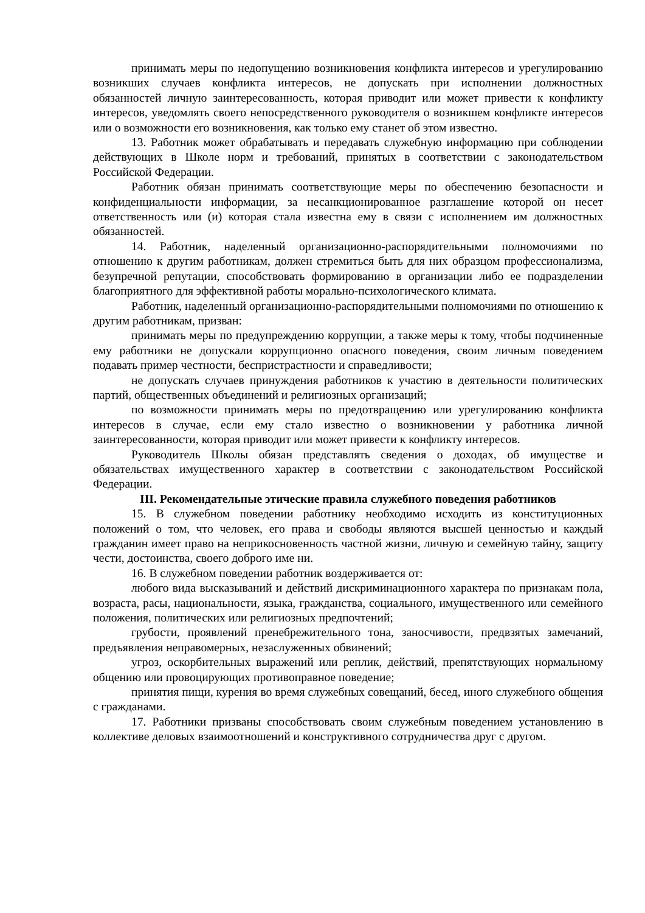принимать меры по недопущению возникновения конфликта интересов и урегулированию возникших случаев конфликта интересов, не допускать при исполнении должностных обязанностей личную заинтересованность, которая приводит или может привести к конфликту интересов, уведомлять своего непосредственного руководителя о возникшем конфликте интересов или о возможности его возникновения, как только ему станет об этом известно.
13. Работник может обрабатывать и передавать служебную информацию при соблюдении действующих в Школе норм и требований, принятых в соответствии с законодательством Российской Федерации.
Работник обязан принимать соответствующие меры по обеспечению безопасности и конфиденциальности информации, за несанкционированное разглашение которой он несет ответственность или (и) которая стала известна ему в связи с исполнением им должностных обязанностей.
14. Работник, наделенный организационно-распорядительными полномочиями по отношению к другим работникам, должен стремиться быть для них образцом профессионализма, безупречной репутации, способствовать формированию в организации либо ее подразделении благоприятного для эффективной работы морально-психологического климата.
Работник, наделенный организационно-распорядительными полномочиями по отношению к другим работникам, призван:
принимать меры по предупреждению коррупции, а также меры к тому, чтобы подчиненные ему работники не допускали коррупционно опасного поведения, своим личным поведением подавать пример честности, беспристрастности и справедливости;
не допускать случаев принуждения работников к участию в деятельности политических партий, общественных объединений и религиозных организаций;
по возможности принимать меры по предотвращению или урегулированию конфликта интересов в случае, если ему стало известно о возникновении у работника личной заинтересованности, которая приводит или может привести к конфликту интересов.
Руководитель Школы обязан представлять сведения о доходах, об имуществе и обязательствах имущественного характер в соответствии с законодательством Российской Федерации.
III. Рекомендательные этические правила служебного поведения работников
15. В служебном поведении работнику необходимо исходить из конституционных положений о том, что человек, его права и свободы являются высшей ценностью и каждый гражданин имеет право на неприкосновенность частной жизни, личную и семейную тайну, защиту чести, достоинства, своего доброго име ни.
16. В служебном поведении работник воздерживается от:
любого вида высказываний и действий дискриминационного характера по признакам пола, возраста, расы, национальности, языка, гражданства, социального, имущественного или семейного положения, политических или религиозных предпочтений;
грубости, проявлений пренебрежительного тона, заносчивости, предвзятых замечаний, предъявления неправомерных, незаслуженных обвинений;
угроз, оскорбительных выражений или реплик, действий, препятствующих нормальному общению или провоцирующих противоправное поведение;
принятия пищи, курения во время служебных совещаний, бесед, иного служебного общения с гражданами.
17. Работники призваны способствовать своим служебным поведением установлению в коллективе деловых взаимоотношений и конструктивного сотрудничества друг с другом.